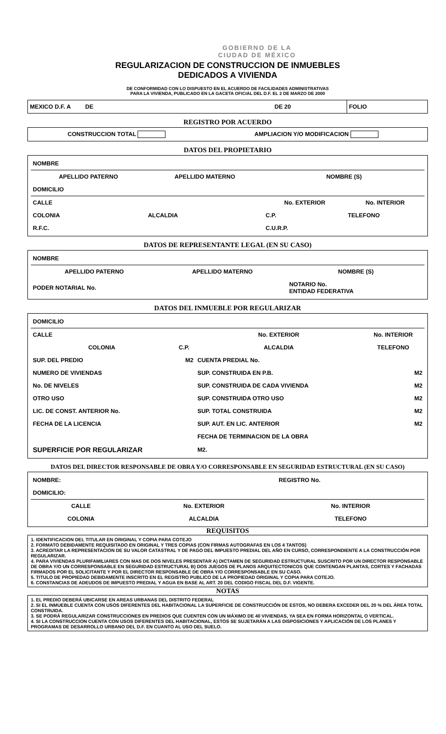GOBIERNO DE LA
CIUDAD DE MÉXICO
REGULARIZACION DE CONSTRUCCION DE INMUEBLES
DEDICADOS A VIVIENDA
DE CONFORMIDAD CON LO DISPUESTO EN EL ACUERDO DE FACILIDADES ADMINISTRATIVAS
PARA LA VIVIENDA, PUBLICADO EN LA GACETA OFICIAL DEL D.F. EL 2 DE MARZO DE 2000
| MEXICO D.F. A DE | DE 20 | FOLIO |
REGISTRO POR ACUERDO
| CONSTRUCCION TOTAL | AMPLIACION Y/O MODIFICACION |
DATOS DEL PROPIETARIO
| NOMBRE | | | |
| APELLIDO PATERNO | APELLIDO MATERNO | NOMBRE (S) | |
| DOMICILIO | | | |
| CALLE | | No. EXTERIOR | No. INTERIOR |
| COLONIA | ALCALDIA | C.P. | TELEFONO |
| R.F.C. | | C.U.R.P. | |
DATOS DE REPRESENTANTE LEGAL (EN SU CASO)
| NOMBRE | | |
| APELLIDO PATERNO | APELLIDO MATERNO | NOMBRE (S) |
| PODER NOTARIAL No. | | NOTARIO No. ENTIDAD FEDERATIVA |
DATOS DEL INMUEBLE POR REGULARIZAR
| DOMICILIO | | | |
| CALLE | | No. EXTERIOR | No. INTERIOR |
| COLONIA | C.P. | ALCALDIA | TELEFONO |
| SUP. DEL PREDIO | M2 | CUENTA PREDIAL No. | |
| NUMERO DE VIVIENDAS | | SUP. CONSTRUIDA EN P.B. | M2 |
| No. DE NIVELES | | SUP. CONSTRUIDA DE CADA VIVIENDA | M2 |
| OTRO USO | | SUP. CONSTRUIDA OTRO USO | M2 |
| LIC. DE CONST. ANTERIOR No. | | SUP. TOTAL CONSTRUIDA | M2 |
| FECHA DE LA LICENCIA | | SUP. AUT. EN LIC. ANTERIOR | M2 |
| | | FECHA DE TERMINACION DE LA OBRA | |
| SUPERFICIE POR REGULARIZAR | | M2. | |
DATOS DEL DIRECTOR RESPONSABLE DE OBRA Y/O CORRESPONSABLE EN SEGURIDAD ESTRUCTURAL (EN SU CASO)
| NOMBRE: | | REGISTRO No. |
| DOMICILIO: | | |
| CALLE | No. EXTERIOR | No. INTERIOR |
| COLONIA | ALCALDIA | TELEFONO |
REQUISITOS
1. IDENTIFICACION DEL TITULAR EN ORIGINAL Y COPIA PARA COTEJO
2. FORMATO DEBIDAMENTE REQUISITADO EN ORIGINAL Y TRES COPIAS (CON FIRMAS AUTOGRAFAS EN LOS 4 TANTOS)
3. ACREDITAR LA REPRESENTACION DE SU VALOR CATASTRAL Y DE PAGO DEL IMPUESTO PREDIAL DEL AÑO EN CURSO, CORRESPONDIENTE A LA CONSTRUCCIÓN POR REGULARIZAR.
4. PARA VIVIENDAS PLURIFAMILIARES CON MAS DE DOS NIVELES PRESENTAR A) DICTAMEN DE SEGURIDAD ESTRUCTURAL SUSCRITO POR UN DIRECTOR RESPONSABLE DE OBRA Y/O UN CORRESPONSABLE EN SEGURIDAD ESTRUCTURAL B) DOS JUEGOS DE PLANOS ARQUITECTONICOS QUE CONTENGAN PLANTAS, CORTES Y FACHADAS FIRMADOS POR EL SOLICITANTE Y POR EL DIRECTOR RESPONSABLE DE OBRA Y/O CORRESPONSABLE EN SU CASO.
5. TITULO DE PROPIEDAD DEBIDAMENTE INSCRITO EN EL REGISTRO PUBLICO DE LA PROPIEDAD ORIGINAL Y COPIA PARA COTEJO.
6. CONSTANCIAS DE ADEUDOS DE IMPUESTO PREDIAL Y AGUA EN BASE AL ART. 20 DEL CODIGO FISCAL DEL D.F. VIGENTE.
NOTAS
1. EL PREDIO DEBERÁ UBICARSE EN AREAS URBANAS DEL DISTRITO FEDERAL
2. SI EL INMUEBLE CUENTA CON USOS DIFERENTES DEL HABITACIONAL LA SUPERFICIE DE CONSTRUCCIÓN DE ESTOS, NO DEBERA EXCEDER DEL 20 % DEL ÁREA TOTAL CONSTRUIDA.
3. SE PODRÁ REGULARIZAR CONSTRUCCIONES EN PREDIOS QUE CUENTEN CON UN MÁXIMO DE 40 VIVIENDAS, YA SEA EN FORMA HORIZONTAL O VERTICAL.
4. SI LA CONSTRUCCION CUENTA CON USOS DIFERENTES DEL HABITACIONAL, ESTOS SE SUJETARÁN A LAS DISPOSICIONES Y APLICACIÓN DE LOS PLANES Y PROGRAMAS DE DESARROLLO URBANO DEL D.F. EN CUANTO AL USO DEL SUELO.